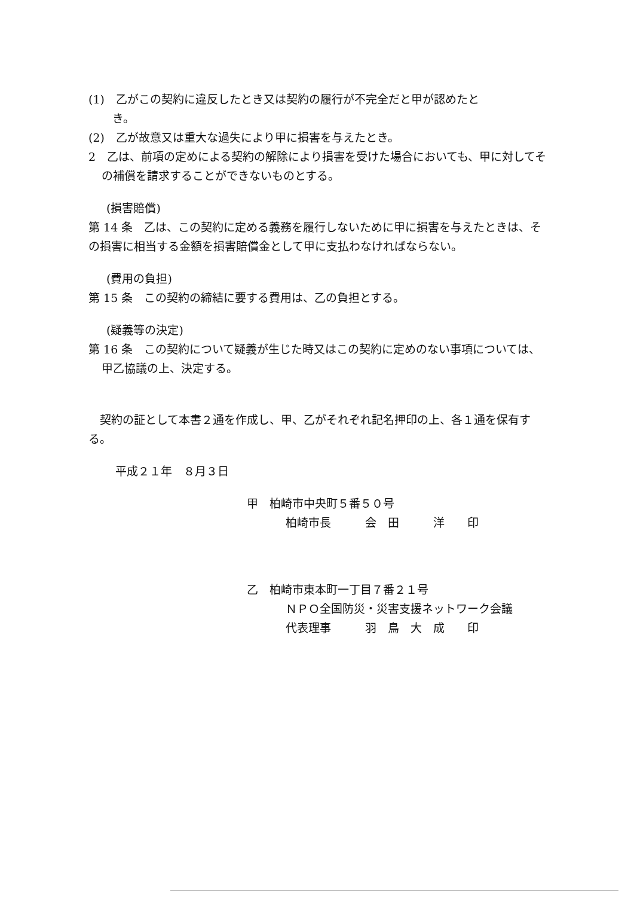(1)　乙がこの契約に違反したとき又は契約の履行が不完全だと甲が認めたと
き。
(2)　乙が故意又は重大な過失により甲に損害を与えたとき。
2　乙は、前項の定めによる契約の解除により損害を受けた場合においても、甲に対してその補償を請求することができないものとする。
(損害賠償)
第 14 条　乙は、この契約に定める義務を履行しないために甲に損害を与えたときは、その損害に相当する金額を損害賠償金として甲に支払わなければならない。
(費用の負担)
第 15 条　この契約の締結に要する費用は、乙の負担とする。
(疑義等の決定)
第 16 条　この契約について疑義が生じた時又はこの契約に定めのない事項については、甲乙協議の上、決定する。
　契約の証として本書２通を作成し、甲、乙がそれぞれ記名押印の上、各１通を保有する。
平成２１年　８月３日
甲　柏崎市中央町５番５０号
柏崎市長　　　会　田　　　洋　　印
乙　柏崎市東本町一丁目７番２１号
ＮＰＯ全国防災・災害支援ネットワーク会議
代表理事　　　羽　鳥　大　成　　印